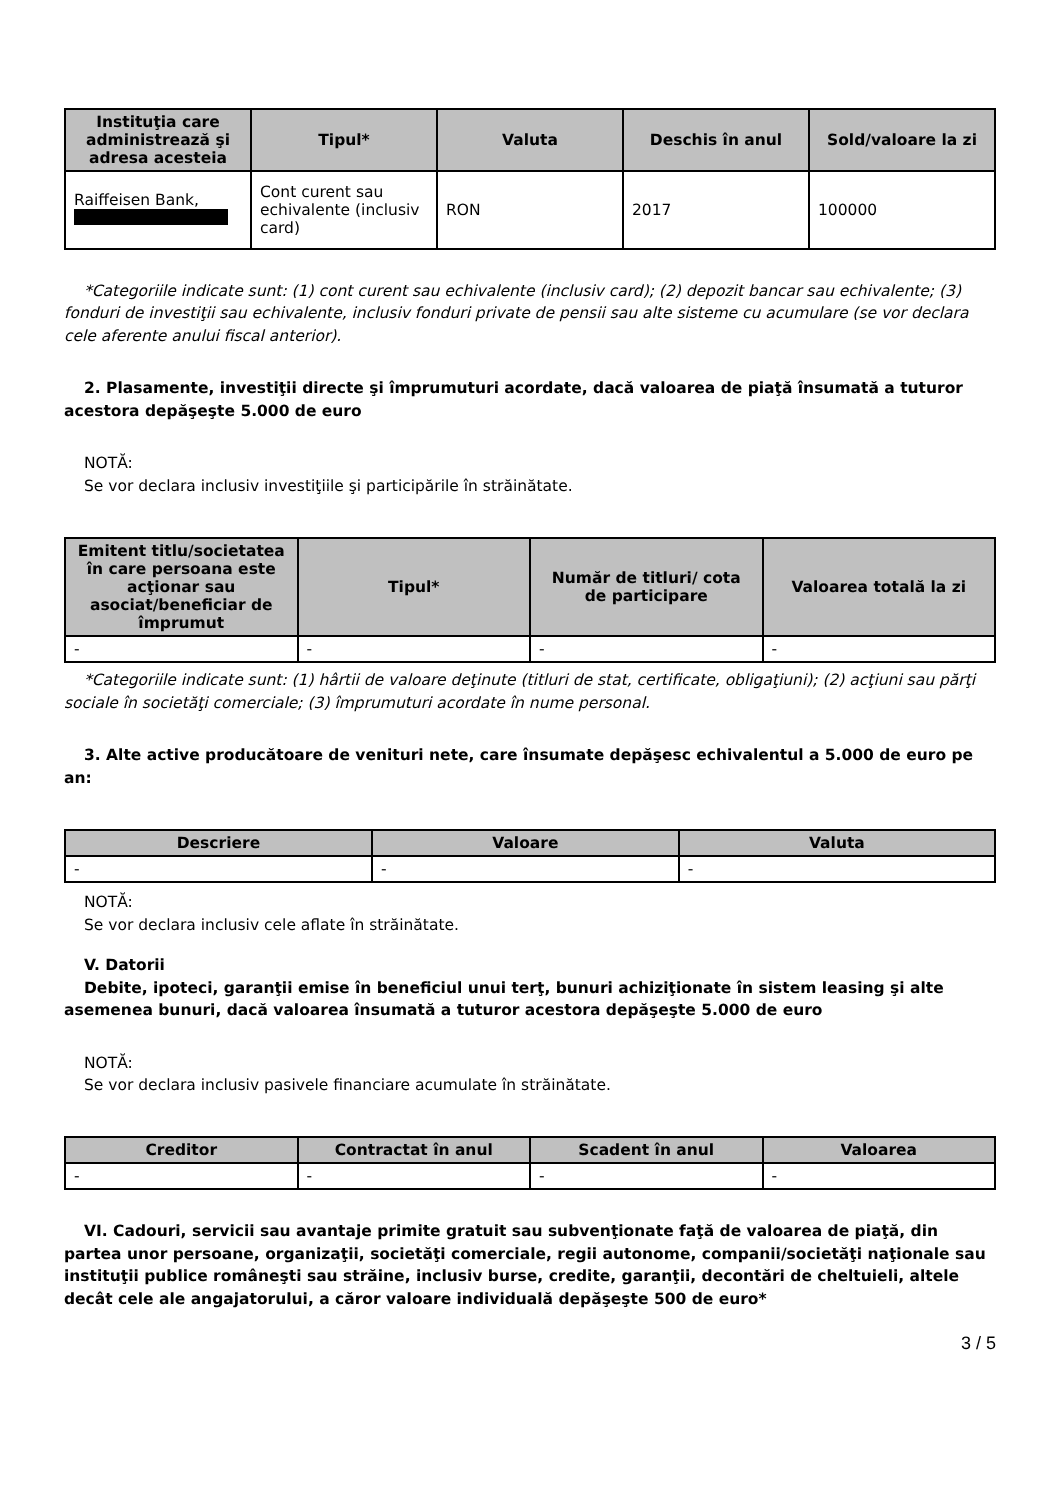| Instituţia care administrează şi adresa acesteia | Tipul* | Valuta | Deschis în anul | Sold/valoare la zi |
| --- | --- | --- | --- | --- |
| Raiffeisen Bank, | Cont curent sau echivalente (inclusiv card) | RON | 2017 | 100000 |
*Categoriile indicate sunt: (1) cont curent sau echivalente (inclusiv card); (2) depozit bancar sau echivalente; (3) fonduri de investiţii sau echivalente, inclusiv fonduri private de pensii sau alte sisteme cu acumulare (se vor declara cele aferente anului fiscal anterior).
2. Plasamente, investiţii directe şi împrumuturi acordate, dacă valoarea de piaţă însumată a tuturor acestora depăşeşte 5.000 de euro
NOTĂ:
Se vor declara inclusiv investiţiile şi participările în străinătate.
| Emitent titlu/societatea în care persoana este acţionar sau asociat/beneficiar de împrumut | Tipul* | Număr de titluri/ cota de participare | Valoarea totală la zi |
| --- | --- | --- | --- |
| - | - | - | - |
*Categoriile indicate sunt: (1) hârtii de valoare deţinute (titluri de stat, certificate, obligaţiuni); (2) acţiuni sau părţi sociale în societăţi comerciale; (3) împrumuturi acordate în nume personal.
3. Alte active producătoare de venituri nete, care însumate depăşesc echivalentul a 5.000 de euro pe an:
| Descriere | Valoare | Valuta |
| --- | --- | --- |
| - | - | - |
NOTĂ:
Se vor declara inclusiv cele aflate în străinătate.
V. Datorii
Debite, ipoteci, garanţii emise în beneficiul unui terţ, bunuri achiziţionate în sistem leasing şi alte asemenea bunuri, dacă valoarea însumată a tuturor acestora depăşeşte 5.000 de euro
NOTĂ:
Se vor declara inclusiv pasivele financiare acumulate în străinătate.
| Creditor | Contractat în anul | Scadent în anul | Valoarea |
| --- | --- | --- | --- |
| - | - | - | - |
VI. Cadouri, servicii sau avantaje primite gratuit sau subvenţionate faţă de valoarea de piaţă, din partea unor persoane, organizaţii, societăţi comerciale, regii autonome, companii/societăţi naţionale sau instituţii publice româneşti sau străine, inclusiv burse, credite, garanţii, decontări de cheltuieli, altele decât cele ale angajatorului, a căror valoare individuală depăşeşte 500 de euro*
3 / 5